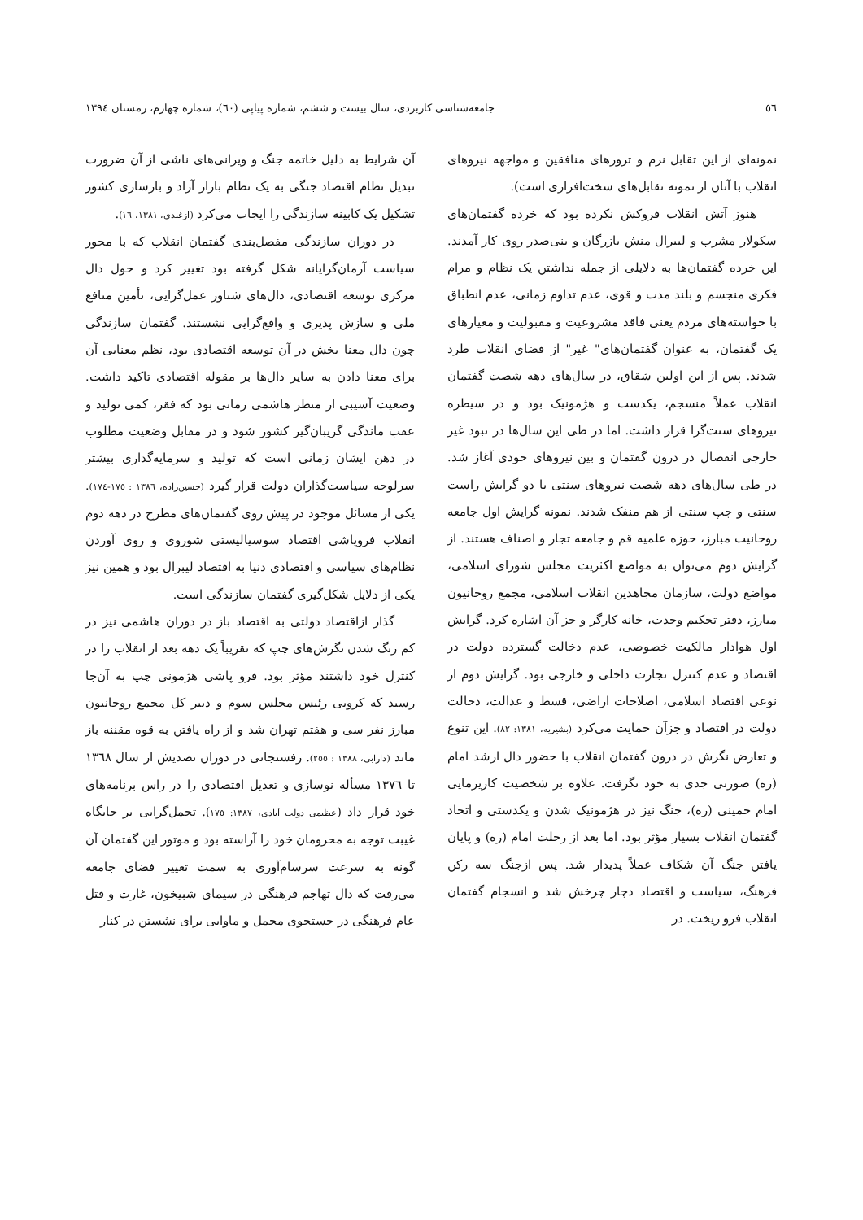٥٦ جامعه‌شناسی کاربردی، سال بیست و ششم، شماره پیاپی (٦٠)، شماره چهارم، زمستان ١٣٩٤
نمونه‌ای از این تقابل نرم و ترورهای منافقین و مواجهه نیروهای انقلاب با آنان از نمونه تقابل‌های سخت‌افزاری است).
هنوز آتش انقلاب فروکش نکرده بود که خرده گفتمان‌های سکولار مشرب و لیبرال منش بازرگان و بنی‌صدر روی کار آمدند. این خرده گفتمان‌ها به دلایلی از جمله نداشتن یک نظام و مرام فکری منجسم و بلند مدت و قوی، عدم تداوم زمانی، عدم انطباق با خواسته‌های مردم یعنی فاقد مشروعیت و مقبولیت و معیارهای یک گفتمان، به عنوان گفتمان‌های" غیر" از فضای انقلاب طرد شدند. پس از این اولین شقاق، در سال‌های دهه شصت گفتمان انقلاب عملاً منسجم، یکدست و هژمونیک بود و در سیطره نیروهای سنت‌گرا قرار داشت. اما در طی این سال‌ها در نبود غیر خارجی انفصال در درون گفتمان و بین نیروهای خودی آغاز شد. در طی سال‌های دهه شصت نیروهای سنتی با دو گرایش راست سنتی و چپ سنتی از هم منفک شدند. نمونه گرایش اول جامعه روحانیت مبارز، حوزه علمیه قم و جامعه تجار و اصناف هستند. از گرایش دوم می‌توان به مواضع اکثریت مجلس شورای اسلامی، مواضع دولت، سازمان مجاهدین انقلاب اسلامی، مجمع روحانیون مبارز، دفتر تحکیم وحدت، خانه کارگر و جز آن اشاره کرد. گرایش اول هوادار مالکیت خصوصی، عدم دخالت گسترده دولت در اقتصاد و عدم کنترل تجارت داخلی و خارجی بود. گرایش دوم از نوعی اقتصاد اسلامی، اصلاحات اراضی، قسط و عدالت، دخالت دولت در اقتصاد و جزآن حمایت می‌کرد (بشیریه، ١٣٨١: ٨٢). این تنوع و تعارض نگرش در درون گفتمان انقلاب با حضور دال ارشد امام (ره) صورتی جدی به خود نگرفت. علاوه بر شخصیت کاریزمایی امام خمینی (ره)، جنگ نیز در هژمونیک شدن و یکدستی و اتحاد گفتمان انقلاب بسیار مؤثر بود. اما بعد از رحلت امام (ره) و پایان یافتن جنگ آن شکاف عملاً پدیدار شد. پس ازجنگ سه رکن فرهنگ، سیاست و اقتصاد دچار چرخش شد و انسجام گفتمان انقلاب فرو ریخت. در
آن شرایط به دلیل خاتمه جنگ و ویرانی‌های ناشی از آن ضرورت تبدیل نظام اقتصاد جنگی به یک نظام بازار آزاد و بازسازی کشور تشکیل یک کابینه سازندگی را ایجاب می‌کرد (ازغندی، ١٣٨١، ١٦).
در دوران سازندگی مفصل‌بندی گفتمان انقلاب که با محور سیاست آرمان‌گرایانه شکل گرفته بود تغییر کرد و حول دال مرکزی توسعه اقتصادی، دال‌های شناور عمل‌گرایی، تأمین منافع ملی و سازش پذیری و واقع‌گرایی نشستند. گفتمان سازندگی چون دال معنا بخش در آن توسعه اقتصادی بود، نظم معنایی آن برای معنا دادن به سایر دال‌ها بر مقوله اقتصادی تاکید داشت. وضعیت آسیبی از منظر هاشمی زمانی بود که فقر، کمی تولید و عقب ماندگی گریبان‌گیر کشور شود و در مقابل وضعیت مطلوب در ذهن ایشان زمانی است که تولید و سرمایه‌گذاری بیشتر سرلوحه سیاست‌گذاران دولت قرار گیرد (حسین‌زاده، ١٣٨٦ : ١٧٥-١٧٤). یکی از مسائل موجود در پیش روی گفتمان‌های مطرح در دهه دوم انقلاب فروپاشی اقتصاد سوسیالیستی شوروی و روی آوردن نظام‌های سیاسی و اقتصادی دنیا به اقتصاد لیبرال بود و همین نیز یکی از دلایل شکل‌گیری گفتمان سازندگی است.
گذار ازاقتصاد دولتی به اقتصاد باز در دوران هاشمی نیز در کم رنگ شدن نگرش‌های چپ که تقریباً یک دهه بعد از انقلاب را در کنترل خود داشتند مؤثر بود. فرو پاشی هژمونی چپ به آن‌جا رسید که کروبی رئیس مجلس سوم و دبیر کل مجمع روحانیون مبارز نفر سی و هفتم تهران شد و از راه یافتن به قوه مقننه باز ماند (دارابی، ١٣٨٨ : ٢٥٥). رفسنجانی در دوران تصدیش از سال ١٣٦٨ تا ١٣٧٦ مسأله نوسازی و تعدیل اقتصادی را در راس برنامه‌های خود قرار داد (عظیمی دولت آبادی، ١٣٨٧: ١٧٥). تجمل‌گرایی بر جایگاه غیبت توجه به محرومان خود را آراسته بود و موتور این گفتمان آن گونه به سرعت سرسام‌آوری به سمت تغییر فضای جامعه می‌رفت که دال تهاجم فرهنگی در سیمای شبیخون، غارت و قتل عام فرهنگی در جستجوی محمل و ماوایی برای نشستن در کنار